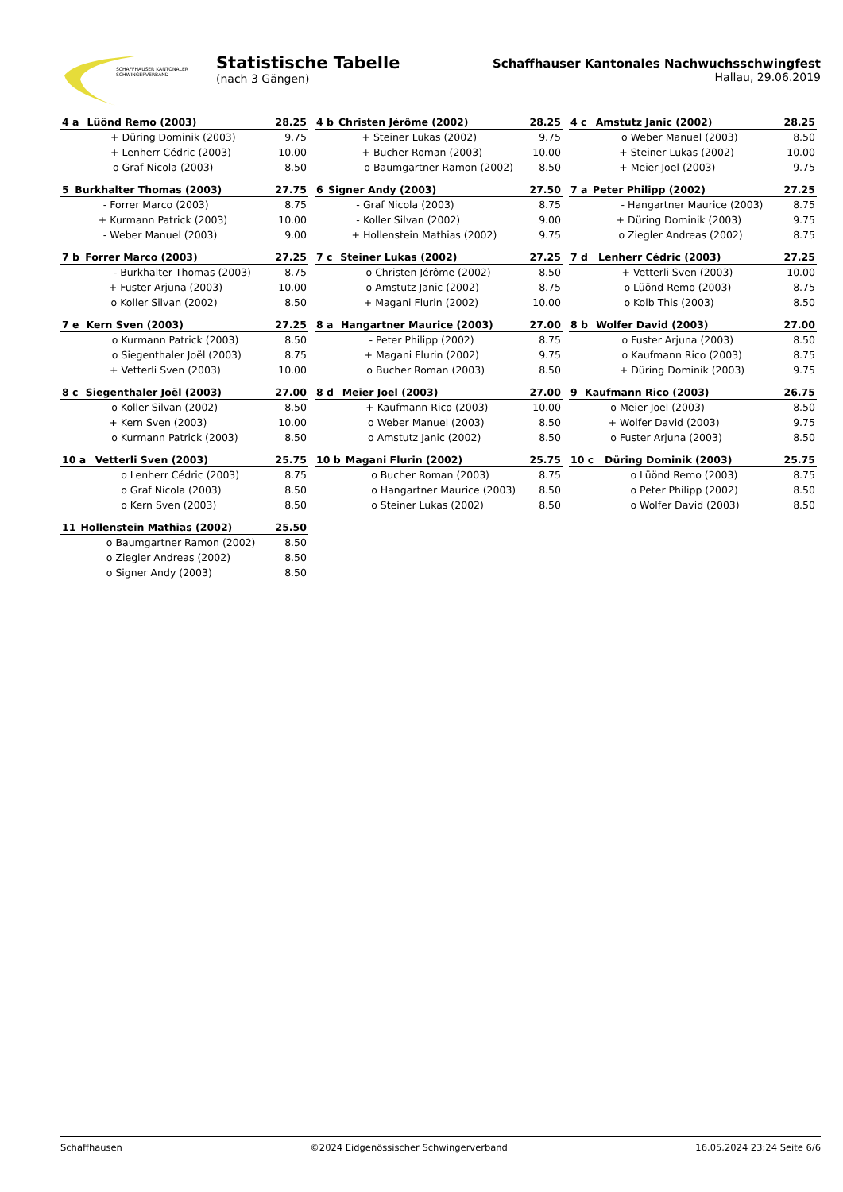SCHAFFHAUSER KANTONALER
SCHWINGERVERBAND
Statistische Tabelle
(nach 3 Gängen)
Schaffhauser Kantonales Nachwuchsschwingfest
Hallau, 29.06.2019
| 4 a | Lüönd Remo (2003) | | 28.25 |
| --- | --- | --- | --- |
| | + | Düring Dominik (2003) | 9.75 |
| | + | Lenherr Cédric (2003) | 10.00 |
| | o | Graf Nicola (2003) | 8.50 |
| 4 b | Christen Jérôme (2002) | | 28.25 |
| --- | --- | --- | --- |
| | + | Steiner Lukas (2002) | 9.75 |
| | + | Bucher Roman (2003) | 10.00 |
| | o | Baumgartner Ramon (2002) | 8.50 |
| 4 c | Amstutz Janic (2002) | | 28.25 |
| --- | --- | --- | --- |
| | o | Weber Manuel (2003) | 8.50 |
| | + | Steiner Lukas (2002) | 10.00 |
| | + | Meier Joel (2003) | 9.75 |
| 5 | Burkhalter Thomas (2003) | | 27.75 |
| --- | --- | --- | --- |
| | - | Forrer Marco (2003) | 8.75 |
| | + | Kurmann Patrick (2003) | 10.00 |
| | - | Weber Manuel (2003) | 9.00 |
| 6 | Signer Andy (2003) | | 27.50 |
| --- | --- | --- | --- |
| | - | Graf Nicola (2003) | 8.75 |
| | - | Koller Silvan (2002) | 9.00 |
| | + | Hollenstein Mathias (2002) | 9.75 |
| 7 a | Peter Philipp (2002) | | 27.25 |
| --- | --- | --- | --- |
| | - | Hangartner Maurice (2003) | 8.75 |
| | + | Düring Dominik (2003) | 9.75 |
| | o | Ziegler Andreas (2002) | 8.75 |
| 7 b | Forrer Marco (2003) | | 27.25 |
| --- | --- | --- | --- |
| | - | Burkhalter Thomas (2003) | 8.75 |
| | + | Fuster Arjuna (2003) | 10.00 |
| | o | Koller Silvan (2002) | 8.50 |
| 7 c | Steiner Lukas (2002) | | 27.25 |
| --- | --- | --- | --- |
| | o | Christen Jérôme (2002) | 8.50 |
| | o | Amstutz Janic (2002) | 8.75 |
| | + | Magani Flurin (2002) | 10.00 |
| 7 d | Lenherr Cédric (2003) | | 27.25 |
| --- | --- | --- | --- |
| | + | Vetterli Sven (2003) | 10.00 |
| | o | Lüönd Remo (2003) | 8.75 |
| | o | Kolb This (2003) | 8.50 |
| 7 e | Kern Sven (2003) | | 27.25 |
| --- | --- | --- | --- |
| | o | Kurmann Patrick (2003) | 8.50 |
| | o | Siegenthaler Joël (2003) | 8.75 |
| | + | Vetterli Sven (2003) | 10.00 |
| 8 a | Hangartner Maurice (2003) | | 27.00 |
| --- | --- | --- | --- |
| | - | Peter Philipp (2002) | 8.75 |
| | + | Magani Flurin (2002) | 9.75 |
| | o | Bucher Roman (2003) | 8.50 |
| 8 b | Wolfer David (2003) | | 27.00 |
| --- | --- | --- | --- |
| | o | Fuster Arjuna (2003) | 8.50 |
| | o | Kaufmann Rico (2003) | 8.75 |
| | + | Düring Dominik (2003) | 9.75 |
| 8 c | Siegenthaler Joël (2003) | | 27.00 |
| --- | --- | --- | --- |
| | o | Koller Silvan (2002) | 8.50 |
| | + | Kern Sven (2003) | 10.00 |
| | o | Kurmann Patrick (2003) | 8.50 |
| 8 d | Meier Joel (2003) | | 27.00 |
| --- | --- | --- | --- |
| | + | Kaufmann Rico (2003) | 10.00 |
| | o | Weber Manuel (2003) | 8.50 |
| | o | Amstutz Janic (2002) | 8.50 |
| 9 | Kaufmann Rico (2003) | | 26.75 |
| --- | --- | --- | --- |
| | o | Meier Joel (2003) | 8.50 |
| | + | Wolfer David (2003) | 9.75 |
| | o | Fuster Arjuna (2003) | 8.50 |
| 10 a | Vetterli Sven (2003) | | 25.75 |
| --- | --- | --- | --- |
| | o | Lenherr Cédric (2003) | 8.75 |
| | o | Graf Nicola (2003) | 8.50 |
| | o | Kern Sven (2003) | 8.50 |
| 10 b | Magani Flurin (2002) | | 25.75 |
| --- | --- | --- | --- |
| | o | Bucher Roman (2003) | 8.75 |
| | o | Hangartner Maurice (2003) | 8.50 |
| | o | Steiner Lukas (2002) | 8.50 |
| 10 c | Düring Dominik (2003) | | 25.75 |
| --- | --- | --- | --- |
| | o | Lüönd Remo (2003) | 8.75 |
| | o | Peter Philipp (2002) | 8.50 |
| | o | Wolfer David (2003) | 8.50 |
| 11 | Hollenstein Mathias (2002) | | 25.50 |
| --- | --- | --- | --- |
| | o | Baumgartner Ramon (2002) | 8.50 |
| | o | Ziegler Andreas (2002) | 8.50 |
| | o | Signer Andy (2003) | 8.50 |
Schaffhausen ©2024 Eidgenössischer Schwingerverband 16.05.2024 23:24 Seite 6/6